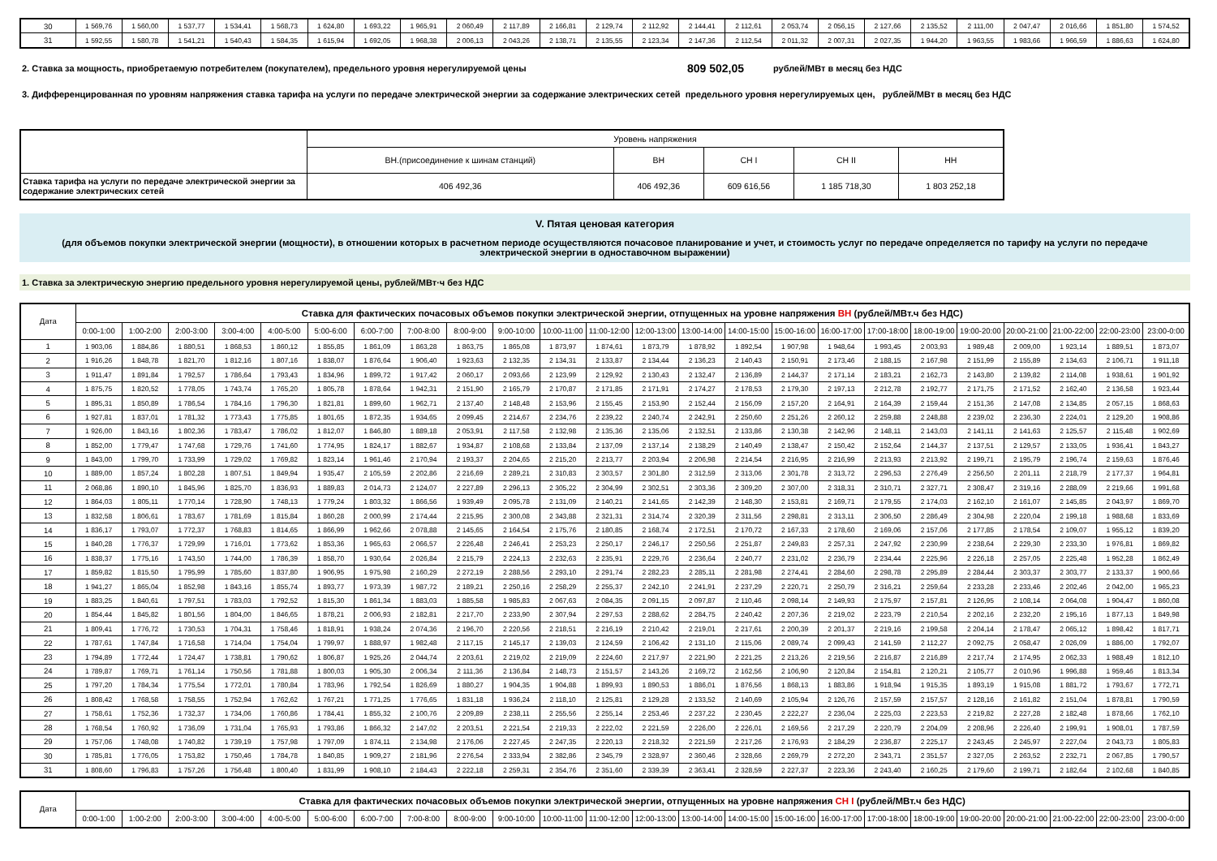| 30 | 1 569,76 | 1 560,00 | 1 537,77 | 1 534,41 | 1 568,73 | 1 624,80 | 1 693,22 | 1 965,91 | 2 060,49 | 2 117,89 | 2 166,81 | 2 129,74 | 2 112,92 | 2 144,41 | 2 112,61 | 2 053,74 | 2 056,15 | 2 127,66 | 2 135,52 | 2 111,00 | 2 047,47 | 2 016,66 | 1 851,80 | 1 574,52 |
| 31 | 1 592,55 | 1 580,78 | 1 541,21 | 1 540,43 | 1 584,35 | 1 615,94 | 1 692,05 | 1 968,38 | 2 006,13 | 2 043,26 | 2 138,71 | 2 135,55 | 2 123,34 | 2 147,36 | 2 112,54 | 2 011,32 | 2 007,31 | 2 027,35 | 1 944,20 | 1 963,55 | 1 983,66 | 1 966,59 | 1 886,63 | 1 624,80 |
2. Ставка за мощность, приобретаемую потребителем (покупателем), предельного уровня нерегулируемой цены 809 502,05 рублей/МВт в месяц без НДС
3. Дифференцированная по уровням напряжения ставка тарифа на услуги по передаче электрической энергии за содержание электрических сетей предельного уровня нерегулируемых цен, рублей/МВт в месяц без НДС
| | Уровень напряжения | | | | |
| | ВН.(присоединение к шинам станций) | ВН | СН I | СН II | НН |
| Ставка тарифа на услуги по передаче электрической энергии за содержание электрических сетей | 406 492,36 | 406 492,36 | 609 616,56 | 1 185 718,30 | 1 803 252,18 |
V. Пятая ценовая категория
(для объемов покупки электрической энергии (мощности), в отношении которых в расчетном периоде осуществляются почасовое планирование и учет, и стоимость услуг по передаче определяется по тарифу на услуги по передаче электрической энергии в одноставочном выражении)
1. Ставка за электрическую энергию предельного уровня нерегулируемой цены, рублей/МВт·ч без НДС
| Дата | Ставка для фактических почасовых объемов покупки электрической энергии, отпущенных на уровне напряжения ВН (рублей/МВт.ч без НДС) | | | | | | | | | | | | | | | | | | | | | | | |
| --- | --- | --- | --- | --- | --- | --- | --- | --- | --- | --- | --- | --- | --- | --- | --- | --- | --- | --- | --- | --- | --- | --- | --- | --- |
| | 0:00-1:00 | 1:00-2:00 | 2:00-3:00 | 3:00-4:00 | 4:00-5:00 | 5:00-6:00 | 6:00-7:00 | 7:00-8:00 | 8:00-9:00 | 9:00-10:00 | 10:00-11:00 | 11:00-12:00 | 12:00-13:00 | 13:00-14:00 | 14:00-15:00 | 15:00-16:00 | 16:00-17:00 | 17:00-18:00 | 18:00-19:00 | 19:00-20:00 | 20:00-21:00 | 21:00-22:00 | 22:00-23:00 | 23:00-0:00 |
| 1 | 1 903,06 | 1 884,86 | 1 880,51 | 1 868,53 | 1 860,12 | 1 855,85 | 1 861,09 | 1 863,28 | 1 863,75 | 1 865,08 | 1 873,97 | 1 874,61 | 1 873,79 | 1 878,92 | 1 892,54 | 1 907,98 | 1 948,64 | 1 993,45 | 2 003,93 | 1 989,48 | 2 009,00 | 1 923,14 | 1 889,51 | 1 873,07 |
| 2 | 1 916,26 | 1 848,78 | 1 821,70 | 1 812,16 | 1 807,16 | 1 838,07 | 1 876,64 | 1 906,40 | 1 923,63 | 2 132,35 | 2 134,31 | 2 133,87 | 2 134,44 | 2 136,23 | 2 140,43 | 2 150,91 | 2 173,46 | 2 188,15 | 2 167,98 | 2 151,99 | 2 155,89 | 2 134,63 | 2 106,71 | 1 911,18 |
| 3 | 1 911,47 | 1 891,84 | 1 792,57 | 1 786,64 | 1 793,43 | 1 834,96 | 1 899,72 | 1 917,42 | 2 060,17 | 2 093,66 | 2 123,99 | 2 129,92 | 2 130,43 | 2 132,47 | 2 136,89 | 2 144,37 | 2 171,14 | 2 183,21 | 2 162,73 | 2 143,80 | 2 139,82 | 2 114,08 | 1 938,61 | 1 901,92 |
| 4 | 1 875,75 | 1 820,52 | 1 778,05 | 1 743,74 | 1 765,20 | 1 805,78 | 1 878,64 | 1 942,31 | 2 151,90 | 2 165,79 | 2 170,87 | 2 171,85 | 2 171,91 | 2 174,27 | 2 178,53 | 2 179,30 | 2 197,13 | 2 212,78 | 2 192,77 | 2 171,75 | 2 171,52 | 2 162,40 | 2 136,58 | 1 923,44 |
| 5 | 1 895,31 | 1 850,89 | 1 786,54 | 1 784,16 | 1 796,30 | 1 821,81 | 1 899,60 | 1 962,71 | 2 137,40 | 2 148,48 | 2 153,96 | 2 155,45 | 2 153,90 | 2 152,44 | 2 156,09 | 2 157,20 | 2 164,91 | 2 164,39 | 2 159,44 | 2 151,36 | 2 147,08 | 2 134,85 | 2 057,15 | 1 868,63 |
| 6 | 1 927,81 | 1 837,01 | 1 781,32 | 1 773,43 | 1 775,85 | 1 801,65 | 1 872,35 | 1 934,65 | 2 099,45 | 2 214,67 | 2 234,76 | 2 239,22 | 2 240,74 | 2 242,91 | 2 250,60 | 2 251,26 | 2 260,12 | 2 259,88 | 2 248,88 | 2 239,02 | 2 236,30 | 2 224,01 | 2 129,20 | 1 908,86 |
| 7 | 1 926,00 | 1 843,16 | 1 802,36 | 1 783,47 | 1 786,02 | 1 812,07 | 1 846,80 | 1 889,18 | 2 053,91 | 2 117,58 | 2 132,98 | 2 135,36 | 2 135,06 | 2 132,51 | 2 133,86 | 2 130,38 | 2 142,96 | 2 148,11 | 2 143,03 | 2 141,11 | 2 141,63 | 2 125,57 | 2 115,48 | 1 902,69 |
| 8 | 1 852,00 | 1 779,47 | 1 747,68 | 1 729,76 | 1 741,60 | 1 774,95 | 1 824,17 | 1 882,67 | 1 934,87 | 2 108,68 | 2 133,84 | 2 137,09 | 2 137,14 | 2 138,29 | 2 140,49 | 2 138,47 | 2 150,42 | 2 152,64 | 2 144,37 | 2 137,51 | 2 129,57 | 2 133,05 | 1 936,41 | 1 843,27 |
| 9 | 1 843,00 | 1 799,70 | 1 733,99 | 1 729,02 | 1 769,82 | 1 823,14 | 1 961,46 | 2 170,94 | 2 193,37 | 2 204,65 | 2 215,20 | 2 213,77 | 2 203,94 | 2 206,98 | 2 214,54 | 2 216,95 | 2 216,99 | 2 213,93 | 2 213,92 | 2 199,71 | 2 195,79 | 2 196,74 | 2 159,63 | 1 876,46 |
| 10 | 1 889,00 | 1 857,24 | 1 802,28 | 1 807,51 | 1 849,94 | 1 935,47 | 2 105,59 | 2 202,86 | 2 216,69 | 2 289,21 | 2 310,83 | 2 303,57 | 2 301,80 | 2 312,59 | 2 313,06 | 2 301,78 | 2 313,72 | 2 296,53 | 2 276,49 | 2 256,50 | 2 201,11 | 2 218,79 | 2 177,37 | 1 964,81 |
| 11 | 2 068,86 | 1 890,10 | 1 845,96 | 1 825,70 | 1 836,93 | 1 889,83 | 2 014,73 | 2 124,07 | 2 227,89 | 2 296,13 | 2 305,22 | 2 304,99 | 2 302,51 | 2 303,36 | 2 309,20 | 2 307,00 | 2 318,31 | 2 310,71 | 2 327,71 | 2 308,47 | 2 319,16 | 2 288,09 | 2 219,66 | 1 991,68 |
| 12 | 1 864,03 | 1 805,11 | 1 770,14 | 1 728,90 | 1 748,13 | 1 779,24 | 1 803,32 | 1 866,56 | 1 939,49 | 2 095,78 | 2 131,09 | 2 140,21 | 2 141,65 | 2 142,39 | 2 148,30 | 2 153,81 | 2 169,71 | 2 179,55 | 2 174,03 | 2 162,10 | 2 161,07 | 2 145,85 | 2 043,97 | 1 869,70 |
| 13 | 1 832,58 | 1 806,61 | 1 783,67 | 1 781,69 | 1 815,84 | 1 860,28 | 2 000,99 | 2 174,44 | 2 215,95 | 2 300,08 | 2 343,88 | 2 321,31 | 2 314,74 | 2 320,39 | 2 311,56 | 2 298,81 | 2 313,11 | 2 306,50 | 2 286,49 | 2 304,98 | 2 220,04 | 2 199,18 | 1 988,68 | 1 833,69 |
| 14 | 1 836,17 | 1 793,07 | 1 772,37 | 1 768,83 | 1 814,65 | 1 866,99 | 1 962,66 | 2 078,88 | 2 145,65 | 2 164,54 | 2 175,76 | 2 180,85 | 2 168,74 | 2 172,51 | 2 170,72 | 2 167,33 | 2 178,60 | 2 169,06 | 2 157,06 | 2 177,85 | 2 178,54 | 2 109,07 | 1 955,12 | 1 839,20 |
| 15 | 1 840,28 | 1 776,37 | 1 729,99 | 1 716,01 | 1 773,62 | 1 853,36 | 1 965,63 | 2 066,57 | 2 226,48 | 2 246,41 | 2 253,23 | 2 250,17 | 2 246,17 | 2 250,56 | 2 251,87 | 2 249,83 | 2 257,31 | 2 247,92 | 2 230,99 | 2 238,64 | 2 229,30 | 2 233,30 | 1 976,81 | 1 869,82 |
| 16 | 1 838,37 | 1 775,16 | 1 743,50 | 1 744,00 | 1 786,39 | 1 858,70 | 1 930,64 | 2 026,84 | 2 215,79 | 2 224,13 | 2 232,63 | 2 235,91 | 2 229,76 | 2 236,64 | 2 240,77 | 2 231,02 | 2 236,79 | 2 234,44 | 2 225,96 | 2 226,18 | 2 257,05 | 2 225,48 | 1 952,28 | 1 862,49 |
| 17 | 1 859,82 | 1 815,50 | 1 795,99 | 1 785,60 | 1 837,80 | 1 906,95 | 1 975,98 | 2 160,29 | 2 272,19 | 2 288,56 | 2 293,10 | 2 291,74 | 2 282,23 | 2 285,11 | 2 281,98 | 2 274,41 | 2 284,60 | 2 298,78 | 2 295,89 | 2 284,44 | 2 303,37 | 2 303,77 | 2 133,37 | 1 900,66 |
| 18 | 1 941,27 | 1 865,04 | 1 852,98 | 1 843,16 | 1 855,74 | 1 893,77 | 1 973,39 | 1 987,72 | 2 189,21 | 2 250,16 | 2 258,29 | 2 255,37 | 2 242,10 | 2 241,91 | 2 237,29 | 2 220,71 | 2 250,79 | 2 316,21 | 2 259,64 | 2 233,28 | 2 233,46 | 2 202,46 | 2 042,00 | 1 965,23 |
| 19 | 1 883,25 | 1 840,61 | 1 797,51 | 1 783,03 | 1 792,52 | 1 815,30 | 1 861,34 | 1 883,03 | 1 885,58 | 1 985,83 | 2 067,63 | 2 084,35 | 2 091,15 | 2 097,87 | 2 110,46 | 2 098,14 | 2 149,93 | 2 175,97 | 2 157,81 | 2 126,95 | 2 108,14 | 2 064,08 | 1 904,47 | 1 860,08 |
| 20 | 1 854,44 | 1 845,82 | 1 801,56 | 1 804,00 | 1 846,65 | 1 878,21 | 2 006,93 | 2 182,81 | 2 217,70 | 2 233,90 | 2 307,94 | 2 297,53 | 2 288,62 | 2 284,75 | 2 240,42 | 2 207,36 | 2 219,02 | 2 223,79 | 2 210,54 | 2 202,16 | 2 232,20 | 2 195,16 | 1 877,13 | 1 849,98 |
| 21 | 1 809,41 | 1 776,72 | 1 730,53 | 1 704,31 | 1 758,46 | 1 818,91 | 1 938,24 | 2 074,36 | 2 196,70 | 2 220,56 | 2 218,51 | 2 216,19 | 2 210,42 | 2 219,01 | 2 217,61 | 2 200,39 | 2 201,37 | 2 219,16 | 2 199,58 | 2 204,14 | 2 178,47 | 2 065,12 | 1 898,42 | 1 817,71 |
| 22 | 1 787,61 | 1 747,84 | 1 716,58 | 1 714,04 | 1 754,04 | 1 799,97 | 1 888,97 | 1 982,48 | 2 117,15 | 2 145,17 | 2 139,03 | 2 124,59 | 2 106,42 | 2 131,10 | 2 115,06 | 2 089,74 | 2 099,43 | 2 141,59 | 2 112,27 | 2 092,75 | 2 058,47 | 2 026,09 | 1 886,00 | 1 792,07 |
| 23 | 1 794,89 | 1 772,44 | 1 724,47 | 1 738,81 | 1 790,62 | 1 806,87 | 1 925,26 | 2 044,74 | 2 203,61 | 2 219,02 | 2 219,09 | 2 224,60 | 2 217,97 | 2 221,90 | 2 221,25 | 2 213,26 | 2 219,56 | 2 216,87 | 2 216,89 | 2 217,74 | 2 174,95 | 2 062,33 | 1 988,49 | 1 812,10 |
| 24 | 1 789,87 | 1 769,71 | 1 761,14 | 1 750,56 | 1 781,88 | 1 800,03 | 1 905,30 | 2 006,34 | 2 111,36 | 2 136,84 | 2 148,73 | 2 151,57 | 2 143,26 | 2 169,72 | 2 162,56 | 2 106,90 | 2 120,84 | 2 154,81 | 2 120,21 | 2 105,77 | 2 010,96 | 1 996,88 | 1 959,46 | 1 813,34 |
| 25 | 1 797,20 | 1 784,34 | 1 775,54 | 1 772,01 | 1 780,84 | 1 783,96 | 1 792,54 | 1 826,69 | 1 880,27 | 1 904,35 | 1 904,88 | 1 899,93 | 1 890,53 | 1 886,01 | 1 876,56 | 1 868,13 | 1 883,86 | 1 918,94 | 1 915,35 | 1 893,19 | 1 915,08 | 1 881,72 | 1 793,67 | 1 772,71 |
| 26 | 1 808,42 | 1 768,58 | 1 758,55 | 1 752,94 | 1 762,62 | 1 767,21 | 1 771,25 | 1 776,65 | 1 831,18 | 1 936,24 | 2 118,10 | 2 125,81 | 2 129,28 | 2 133,52 | 2 140,69 | 2 105,94 | 2 126,76 | 2 157,59 | 2 157,57 | 2 128,16 | 2 161,82 | 2 151,04 | 1 878,81 | 1 790,59 |
| 27 | 1 758,61 | 1 752,36 | 1 732,37 | 1 734,06 | 1 760,86 | 1 784,41 | 1 855,32 | 2 100,76 | 2 209,89 | 2 238,11 | 2 255,56 | 2 255,14 | 2 253,46 | 2 237,22 | 2 230,45 | 2 222,27 | 2 236,04 | 2 225,03 | 2 223,53 | 2 219,82 | 2 227,28 | 2 182,48 | 1 878,66 | 1 762,10 |
| 28 | 1 768,54 | 1 760,92 | 1 736,09 | 1 731,04 | 1 765,93 | 1 793,86 | 1 866,32 | 2 147,02 | 2 203,51 | 2 221,54 | 2 219,33 | 2 222,02 | 2 221,59 | 2 226,00 | 2 226,01 | 2 169,56 | 2 217,29 | 2 220,79 | 2 204,09 | 2 208,96 | 2 226,40 | 2 199,91 | 1 908,01 | 1 787,59 |
| 29 | 1 757,06 | 1 748,08 | 1 740,82 | 1 739,19 | 1 757,98 | 1 797,09 | 1 874,11 | 2 134,98 | 2 176,06 | 2 227,45 | 2 247,35 | 2 220,13 | 2 218,32 | 2 221,59 | 2 217,26 | 2 176,93 | 2 184,29 | 2 236,87 | 2 225,17 | 2 243,45 | 2 245,97 | 2 227,04 | 2 043,73 | 1 805,83 |
| 30 | 1 785,81 | 1 776,05 | 1 753,82 | 1 750,46 | 1 784,78 | 1 840,85 | 1 909,27 | 2 181,96 | 2 276,54 | 2 333,94 | 2 382,86 | 2 345,79 | 2 328,97 | 2 360,46 | 2 328,66 | 2 269,79 | 2 272,20 | 2 343,71 | 2 351,57 | 2 327,05 | 2 263,52 | 2 232,71 | 2 067,85 | 1 790,57 |
| 31 | 1 808,60 | 1 796,83 | 1 757,26 | 1 756,48 | 1 800,40 | 1 831,99 | 1 908,10 | 2 184,43 | 2 222,18 | 2 259,31 | 2 354,76 | 2 351,60 | 2 339,39 | 2 363,41 | 2 328,59 | 2 227,37 | 2 223,36 | 2 243,40 | 2 160,25 | 2 179,60 | 2 199,71 | 2 182,64 | 2 102,68 | 1 840,85 |
| Дата | Ставка для фактических почасовых объемов покупки электрической энергии, отпущенных на уровне напряжения СН I (рублей/МВт.ч без НДС) | | | | | | | | | | | | | | | | | | | | | | | |
| --- | --- | --- | --- | --- | --- | --- | --- | --- | --- | --- | --- | --- | --- | --- | --- | --- | --- | --- | --- | --- | --- | --- | --- | --- |
| | 0:00-1:00 | 1:00-2:00 | 2:00-3:00 | 3:00-4:00 | 4:00-5:00 | 5:00-6:00 | 6:00-7:00 | 7:00-8:00 | 8:00-9:00 | 9:00-10:00 | 10:00-11:00 | 11:00-12:00 | 12:00-13:00 | 13:00-14:00 | 14:00-15:00 | 15:00-16:00 | 16:00-17:00 | 17:00-18:00 | 18:00-19:00 | 19:00-20:00 | 20:00-21:00 | 21:00-22:00 | 22:00-23:00 | 23:00-0:00 |